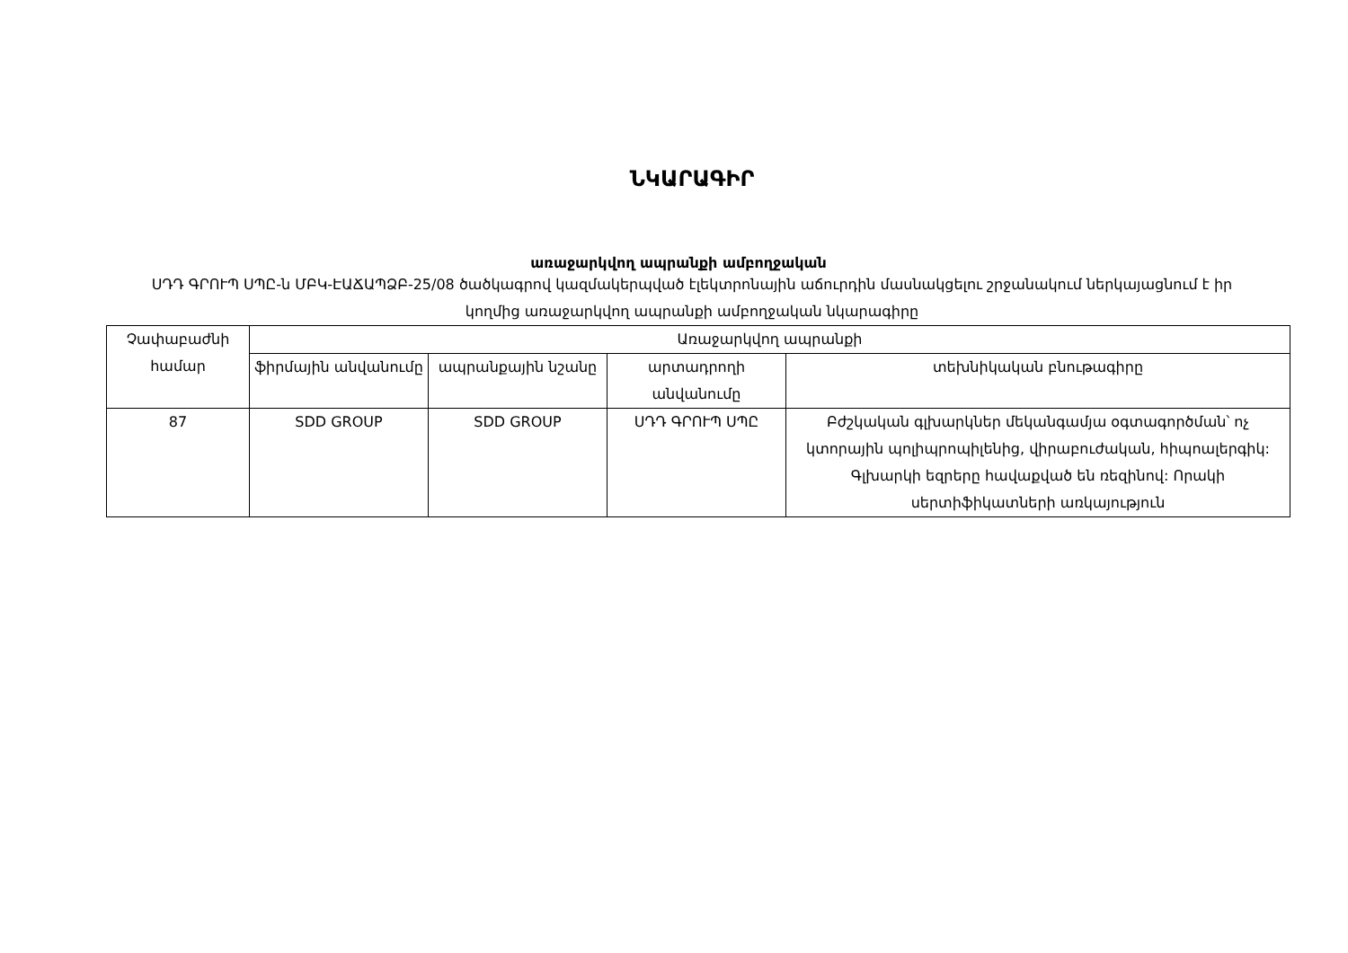ՆԿԱՐԱԳԻՐ
առաջարկվող ապրանքի ամբողջական
ՍԴԴ ԳՐՈՒՊ ՍՊԸ-ն ՄԲԿ-ԷԱՃԱՊՁԲ-25/08 ծածկագրով կազմակերպված էլեկտրոնային աճուրդին մասնակցելու շրջանակում ներկայացնում է իր կողմից առաջարկվող ապրանքի ամբողջական նկարագիրը
| Չափաբաժնի համար | Առաջարկվող ապրանքի | | | |
| --- | --- | --- | --- | --- |
| | ֆիրմային անվանումը | ապրանքային նշանը | արտադրողի անվանումը | տեխնիկական բնութագիրը |
| 87 | SDD GROUP | SDD GROUP | ՍԴԴ ԳՐՈՒՊ ՍՊԸ | Բժշկական գլխարկներ մեկանգամյա օգտագործման՝ ոչ կտորային պոլիպրոպիլենից, վիրաբուժական, հիպոալերգիկ: Գլխարկի եզրերը հավաքված են ռեզինով: Որակի սերտիֆիկատների առկայություն |